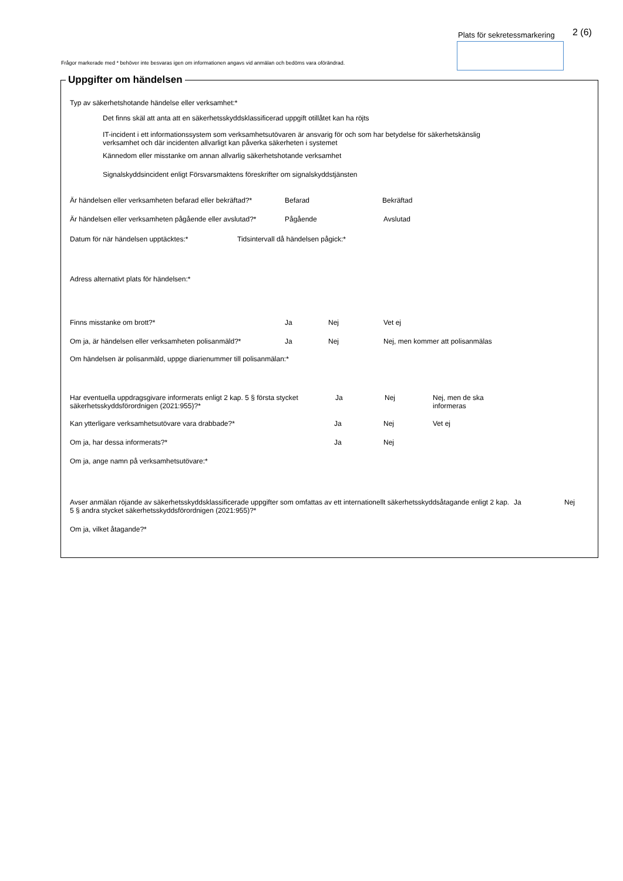Plats för sekretessmarkering 2 (6)
Frågor markerade med * behöver inte besvaras igen om informationen angavs vid anmälan och bedöms vara oförändrad.
Uppgifter om händelsen
Typ av säkerhetshotande händelse eller verksamhet:*
Det finns skäl att anta att en säkerhetsskyddsklassificerad uppgift otillåtet kan ha röjts
IT-incident i ett informationssystem som verksamhetsutövaren är ansvarig för och som har betydelse för säkerhetskänslig
verksamhet och där incidenten allvarligt kan påverka säkerheten i systemet
Kännedom eller misstanke om annan allvarlig säkerhetshotande verksamhet
Signalskyddsincident enligt Försvarsmaktens föreskrifter om signalskyddstjänsten
Är händelsen eller verksamheten befarad eller bekräftad?* Befarad Bekräftad
Är händelsen eller verksamheten pågående eller avslutad?* Pågående Avslutad
Datum för när händelsen upptäcktes:* Tidsintervall då händelsen pågick:*
Adress alternativt plats för händelsen:*
Finns misstanke om brott?* Ja Nej Vet ej
Om ja, är händelsen eller verksamheten polisanmäld?* Ja Nej Nej, men kommer att polisanmälas
Om händelsen är polisanmäld, uppge diarienummer till polisanmälan:*
Har eventuella uppdragsgivare informerats enligt 2 kap. 5 § första stycket säkerhetsskyddsförordnigen (2021:955)?* Ja Nej Nej, men de ska
informeras
Kan ytterligare verksamhetsutövare vara drabbade?* Ja Nej Vet ej
Om ja, har dessa informerats?* Ja Nej
Om ja, ange namn på verksamhetsutövare:*
Avser anmälan röjande av säkerhetsskyddsklassificerade uppgifter som omfattas av ett internationellt säkerhetsskyddsåtagande enligt 2 kap. 5 § andra stycket säkerhetsskyddsförordnigen (2021:955)?* Ja Nej
Om ja, vilket åtagande?*